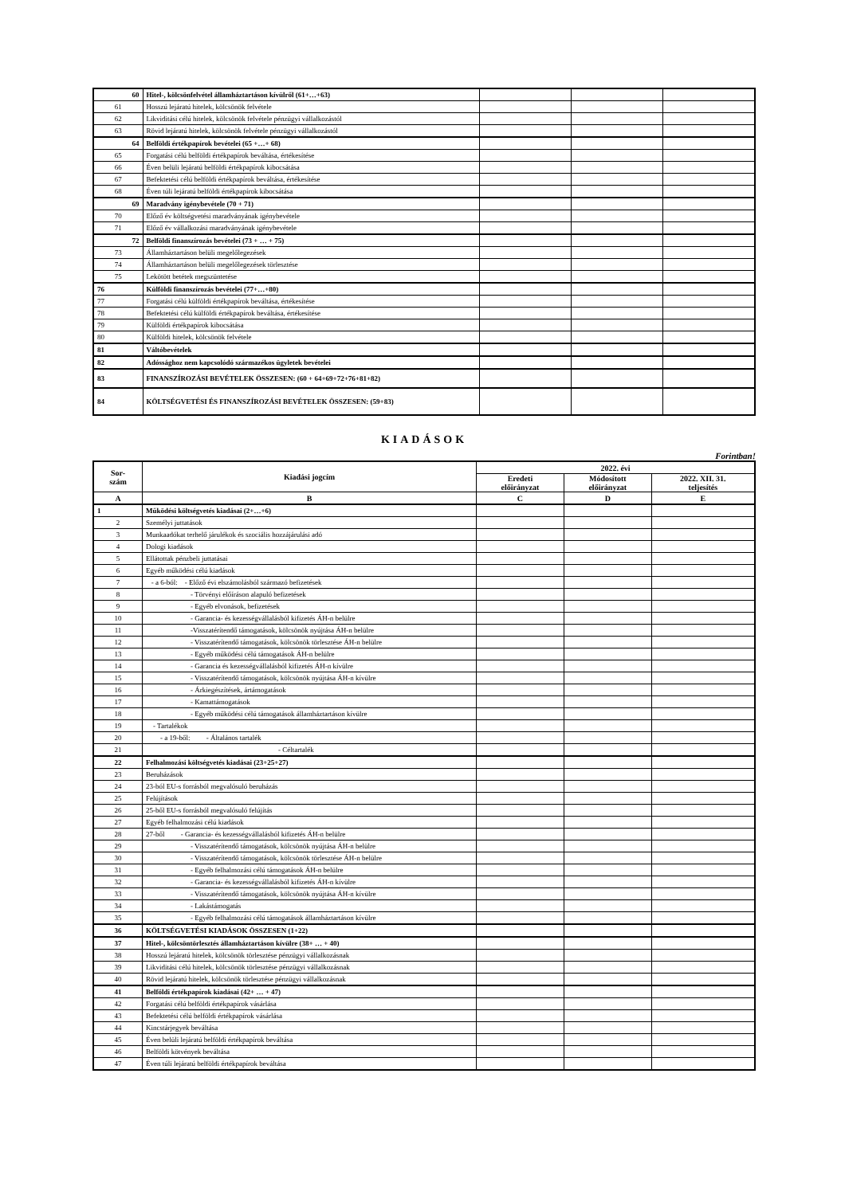| 60 | Hitel-, kölcsönfelvétel államháztartáson kívülről (61+…+63) | | | |
| 61 | Hosszú lejáratú hitelek, kölcsönök felvétele | | | |
| 62 | Likviditási célú hitelek, kölcsönök felvétele pénzügyi vállalkozástól | | | |
| 63 | Rövid lejáratú hitelek, kölcsönök felvétele pénzügyi vállalkozástól | | | |
| 64 | Belföldi értékpapírok bevételei (65 +…+ 68) | | | |
| 65 | Forgatási célú belföldi értékpapírok beváltása, értékesítése | | | |
| 66 | Éven belüli lejáratú belföldi értékpapírok kibocsátása | | | |
| 67 | Befektetési célú belföldi értékpapírok beváltása, értékesítése | | | |
| 68 | Éven túli lejáratú belföldi értékpapírok kibocsátása | | | |
| 69 | Maradvány igénybevétele (70 + 71) | | | |
| 70 | Előző év költségvetési maradványának igénybevétele | | | |
| 71 | Előző év vállalkozási maradványának igénybevétele | | | |
| 72 | Belföldi finanszírozás bevételei (73 + … + 75) | | | |
| 73 | Államháztartáson belüli megelőlegezések | | | |
| 74 | Államháztartáson belüli megelőlegezések törlesztése | | | |
| 75 | Lekötött betétek megszüntetése | | | |
| 76 | Külföldi finanszírozás bevételei (77+…+80) | | | |
| 77 | Forgatási célú külföldi értékpapírok beváltása, értékesítése | | | |
| 78 | Befektetési célú külföldi értékpapírok beváltása, értékesítése | | | |
| 79 | Külföldi értékpapírok kibocsátása | | | |
| 80 | Külföldi hitelek, kölcsönök felvétele | | | |
| 81 | Váltóbevételek | | | |
| 82 | Adóssághoz nem kapcsolódó származékos ügyletek bevételei | | | |
| 83 | FINANSZÍROZÁSI BEVÉTELEK ÖSSZESEN: (60 + 64+69+72+76+81+82) | | | |
| 84 | KÖLTSÉGVETÉSI ÉS FINANSZÍROZÁSI BEVÉTELEK ÖSSZESEN: (59+83) | | | |
KIADÁSOK
Forintban!
| Sor- szám | Kiadási jogcím | 2022. évi | | |
| --- | --- | --- | --- | --- |
| | | Eredeti előirányzat | Módosított előirányzat | 2022. XII. 31. teljesítés |
| A | B | C | D | E |
| 1 | Működési költségvetés kiadásai (2+…+6) | | | |
| 2 | Személyi juttatások | | | |
| 3 | Munkaadókat terhelő járulékok és szociális hozzájárulási adó | | | |
| 4 | Dologi kiadások | | | |
| 5 | Ellátottak pénzbeli juttatásai | | | |
| 6 | Egyéb működési célú kiadások | | | |
| 7 | - a 6-ból: - Előző évi elszámolásból származó befizetések | | | |
| 8 | - Törvényi előíráson alapuló befizetések | | | |
| 9 | - Egyéb elvonások, befizetések | | | |
| 10 | - Garancia- és kezességvállalásból kifizetés ÁH-n belülre | | | |
| 11 | -Visszatérítendő támogatások, kölcsönök nyújtása ÁH-n belülre | | | |
| 12 | - Visszatérítendő támogatások, kölcsönök törlesztése ÁH-n belülre | | | |
| 13 | - Egyéb működési célú támogatások ÁH-n belülre | | | |
| 14 | - Garancia és kezességvállalásból kifizetés ÁH-n kívülre | | | |
| 15 | - Visszatérítendő támogatások, kölcsönök nyújtása ÁH-n kívülre | | | |
| 16 | - Árkiegészítések, ártámogatások | | | |
| 17 | - Kamattámogatások | | | |
| 18 | - Egyéb működési célú támogatások államháztartáson kívülre | | | |
| 19 | - Tartalékok | | | |
| 20 | - a 19-ből: - Általános tartalék | | | |
| 21 | - Céltartalék | | | |
| 22 | Felhalmozási költségvetés kiadásai (23+25+27) | | | |
| 23 | Beruházások | | | |
| 24 | 23-ból EU-s forrásból megvalósuló beruházás | | | |
| 25 | Felújítások | | | |
| 26 | 25-ből EU-s forrásból megvalósuló felújítás | | | |
| 27 | Egyéb felhalmozási célú kiadások | | | |
| 28 | 27-ből - Garancia- és kezességvállalásból kifizetés ÁH-n belülre | | | |
| 29 | - Visszatérítendő támogatások, kölcsönök nyújtása ÁH-n belülre | | | |
| 30 | - Visszatérítendő támogatások, kölcsönök törlesztése ÁH-n belülre | | | |
| 31 | - Egyéb felhalmozási célú támogatások ÁH-n belülre | | | |
| 32 | - Garancia- és kezességvállalásból kifizetés ÁH-n kívülre | | | |
| 33 | - Visszatérítendő támogatások, kölcsönök nyújtása ÁH-n kívülre | | | |
| 34 | - Lakástámogatás | | | |
| 35 | - Egyéb felhalmozási célú támogatások államháztartáson kívülre | | | |
| 36 | KÖLTSÉGVETÉSI KIADÁSOK ÖSSZESEN (1+22) | | | |
| 37 | Hitel-, kölcsöntörlesztés államháztartáson kívülre (38+ … + 40) | | | |
| 38 | Hosszú lejáratú hitelek, kölcsönök törlesztése pénzügyi vállalkozásnak | | | |
| 39 | Likviditási célú hitelek, kölcsönök törlesztése pénzügyi vállalkozásnak | | | |
| 40 | Rövid lejáratú hitelek, kölcsönök törlesztése pénzügyi vállalkozásnak | | | |
| 41 | Belföldi értékpapírok kiadásai (42+ … + 47) | | | |
| 42 | Forgatási célú belföldi értékpapírok vásárlása | | | |
| 43 | Befektetési célú belföldi értékpapírok vásárlása | | | |
| 44 | Kincstárjegyek beváltása | | | |
| 45 | Éven belüli lejáratú belföldi értékpapírok beváltása | | | |
| 46 | Belföldi kötvények beváltása | | | |
| 47 | Éven túli lejáratú belföldi értékpapírok beváltása | | | |